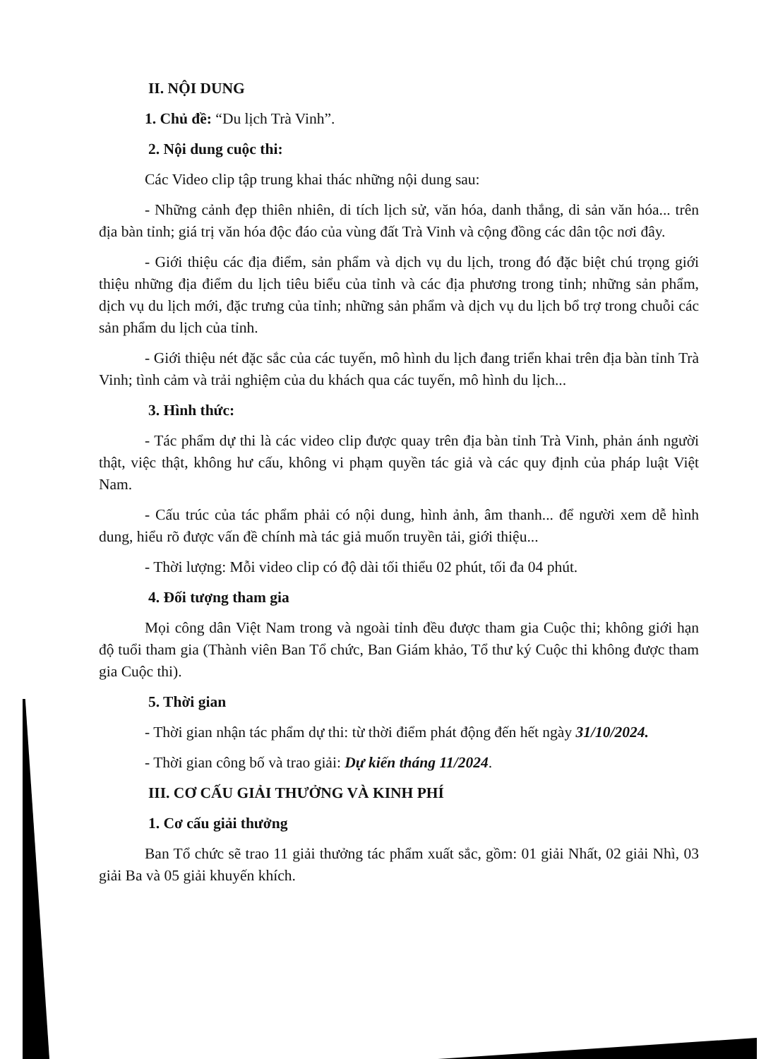II. NỘI DUNG
1. Chủ đề: “Du lịch Trà Vinh”.
2. Nội dung cuộc thi:
Các Video clip tập trung khai thác những nội dung sau:
- Những cảnh đẹp thiên nhiên, di tích lịch sử, văn hóa, danh thắng, di sản văn hóa... trên địa bàn tỉnh; giá trị văn hóa độc đáo của vùng đất Trà Vinh và cộng đồng các dân tộc nơi đây.
- Giới thiệu các địa điểm, sản phẩm và dịch vụ du lịch, trong đó đặc biệt chú trọng giới thiệu những địa điểm du lịch tiêu biểu của tỉnh và các địa phương trong tỉnh; những sản phẩm, dịch vụ du lịch mới, đặc trưng của tỉnh; những sản phẩm và dịch vụ du lịch bổ trợ trong chuỗi các sản phẩm du lịch của tỉnh.
- Giới thiệu nét đặc sắc của các tuyến, mô hình du lịch đang triển khai trên địa bàn tỉnh Trà Vinh; tình cảm và trải nghiệm của du khách qua các tuyến, mô hình du lịch...
3. Hình thức:
- Tác phẩm dự thi là các video clip được quay trên địa bàn tỉnh Trà Vinh, phản ánh người thật, việc thật, không hư cấu, không vi phạm quyền tác giả và các quy định của pháp luật Việt Nam.
- Cấu trúc của tác phẩm phải có nội dung, hình ảnh, âm thanh... để người xem dễ hình dung, hiểu rõ được vấn đề chính mà tác giả muốn truyền tải, giới thiệu...
- Thời lượng: Mỗi video clip có độ dài tối thiểu 02 phút, tối đa 04 phút.
4. Đối tượng tham gia
Mọi công dân Việt Nam trong và ngoài tỉnh đều được tham gia Cuộc thi; không giới hạn độ tuổi tham gia (Thành viên Ban Tổ chức, Ban Giám khảo, Tổ thư ký Cuộc thi không được tham gia Cuộc thi).
5. Thời gian
- Thời gian nhận tác phẩm dự thi: từ thời điểm phát động đến hết ngày 31/10/2024.
- Thời gian công bố và trao giải: Dự kiến tháng 11/2024.
III. CƠ CẤU GIẢI THƯỞNG VÀ KINH PHÍ
1. Cơ cấu giải thưởng
Ban Tổ chức sẽ trao 11 giải thưởng tác phẩm xuất sắc, gồm: 01 giải Nhất, 02 giải Nhì, 03 giải Ba và 05 giải khuyến khích.